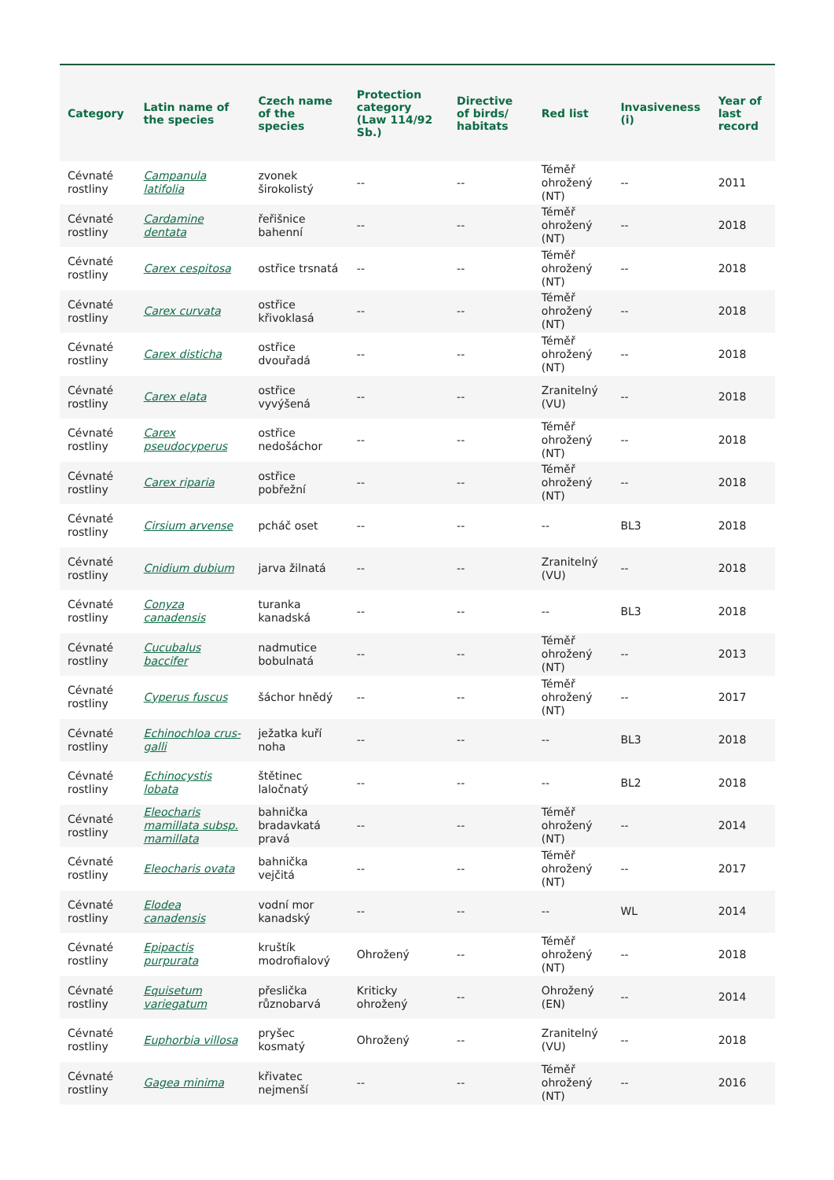| Category | Latin name of the species | Czech name of the species | Protection category (Law 114/92 Sb.) | Directive of birds/ habitats | Red list | Invasiveness (i) | Year of last record |
| --- | --- | --- | --- | --- | --- | --- | --- |
| Cévnaté rostliny | Campanula latifolia | zvonek širokolistý | -- | -- | Téměř ohrožený (NT) | -- | 2011 |
| Cévnaté rostliny | Cardamine dentata | řeřišnice bahenní | -- | -- | Téměř ohrožený (NT) | -- | 2018 |
| Cévnaté rostliny | Carex cespitosa | ostřice trsnatá | -- | -- | Téměř ohrožený (NT) | -- | 2018 |
| Cévnaté rostliny | Carex curvata | ostřice křivoklasá | -- | -- | Téměř ohrožený (NT) | -- | 2018 |
| Cévnaté rostliny | Carex disticha | ostřice dvouřadá | -- | -- | Téměř ohrožený (NT) | -- | 2018 |
| Cévnaté rostliny | Carex elata | ostřice vyvýšená | -- | -- | Zranitelný (VU) | -- | 2018 |
| Cévnaté rostliny | Carex pseudocyperus | ostřice nedošáchor | -- | -- | Téměř ohrožený (NT) | -- | 2018 |
| Cévnaté rostliny | Carex riparia | ostřice pobřežní | -- | -- | Téměř ohrožený (NT) | -- | 2018 |
| Cévnaté rostliny | Cirsium arvense | pcháč oset | -- | -- | -- | BL3 | 2018 |
| Cévnaté rostliny | Cnidium dubium | jarva žilnatá | -- | -- | Zranitelný (VU) | -- | 2018 |
| Cévnaté rostliny | Conyza canadensis | turanka kanadská | -- | -- | -- | BL3 | 2018 |
| Cévnaté rostliny | Cucubalus baccifer | nadmutice bobulnatá | -- | -- | Téměř ohrožený (NT) | -- | 2013 |
| Cévnaté rostliny | Cyperus fuscus | šáchor hnědý | -- | -- | Téměř ohrožený (NT) | -- | 2017 |
| Cévnaté rostliny | Echinochloa crus-galli | ježatka kuří noha | -- | -- | -- | BL3 | 2018 |
| Cévnaté rostliny | Echinocystis lobata | štětinec laločnatý | -- | -- | -- | BL2 | 2018 |
| Cévnaté rostliny | Eleocharis mamillata subsp. mamillata | bahnička bradavkatá pravá | -- | -- | Téměř ohrožený (NT) | -- | 2014 |
| Cévnaté rostliny | Eleocharis ovata | bahnička vejčitá | -- | -- | Téměř ohrožený (NT) | -- | 2017 |
| Cévnaté rostliny | Elodea canadensis | vodní mor kanadský | -- | -- | -- | WL | 2014 |
| Cévnaté rostliny | Epipactis purpurata | kruštík modrofialový | Ohrožený | -- | Téměř ohrožený (NT) | -- | 2018 |
| Cévnaté rostliny | Equisetum variegatum | přeslička různobarvá | Kriticky ohrožený | -- | Ohrožený (EN) | -- | 2014 |
| Cévnaté rostliny | Euphorbia villosa | pryšec kosmatý | Ohrožený | -- | Zranitelný (VU) | -- | 2018 |
| Cévnaté rostliny | Gagea minima | křivatec nejmenší | -- | -- | Téměř ohrožený (NT) | -- | 2016 |